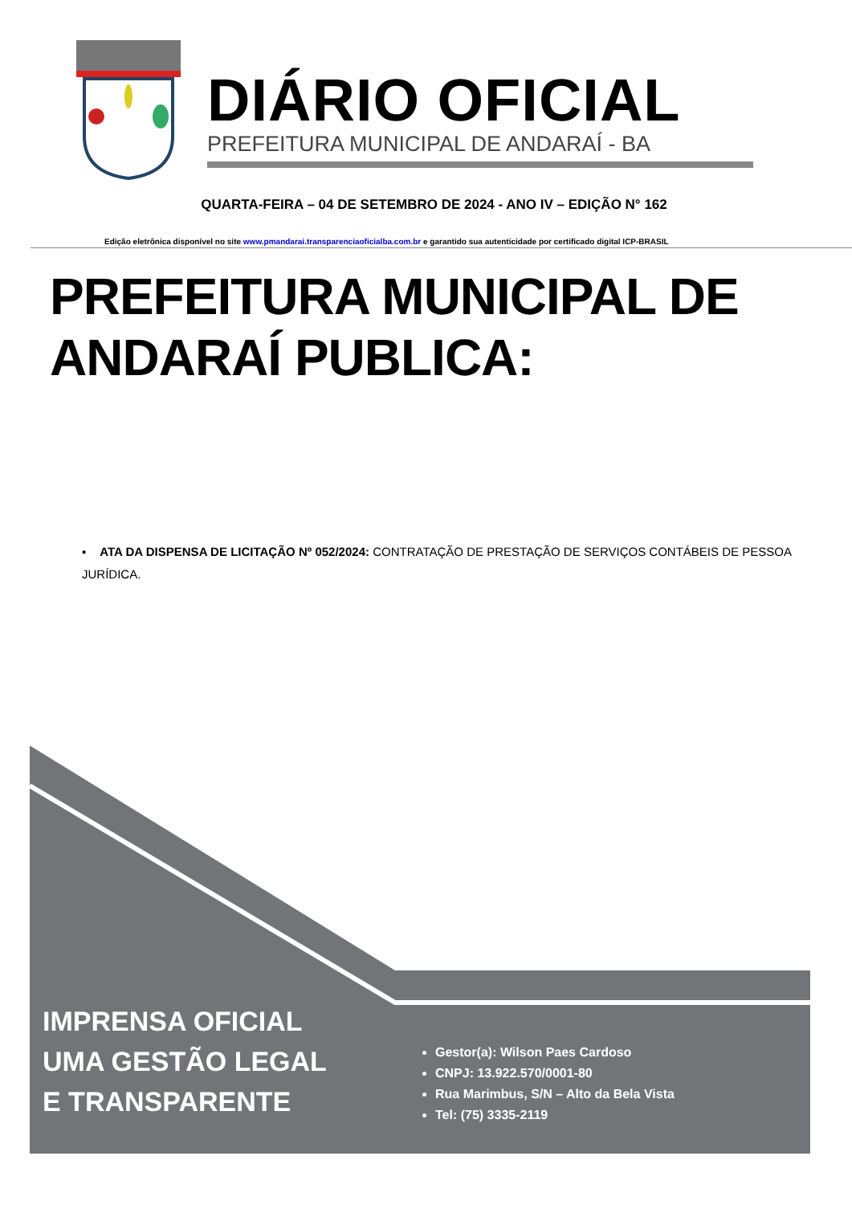DIÁRIO OFICIAL
PREFEITURA MUNICIPAL DE ANDARAÍ - BA
QUARTA-FEIRA – 04 DE SETEMBRO DE 2024 - ANO IV – EDIÇÃO N° 162
Edição eletrônica disponível no site www.pmandarai.transparenciaoficialba.com.br e garantido sua autenticidade por certificado digital ICP-BRASIL
PREFEITURA MUNICIPAL DE ANDARAÍ PUBLICA:
▪ ATA DA DISPENSA DE LICITAÇÃO Nº 052/2024: CONTRATAÇÃO DE PRESTAÇÃO DE SERVIÇOS CONTÁBEIS DE PESSOA JURÍDICA.
IMPRENSA OFICIAL
UMA GESTÃO LEGAL
E TRANSPARENTE
Gestor(a): Wilson Paes Cardoso
CNPJ: 13.922.570/0001-80
Rua Marimbus, S/N – Alto da Bela Vista
Tel: (75) 3335-2119